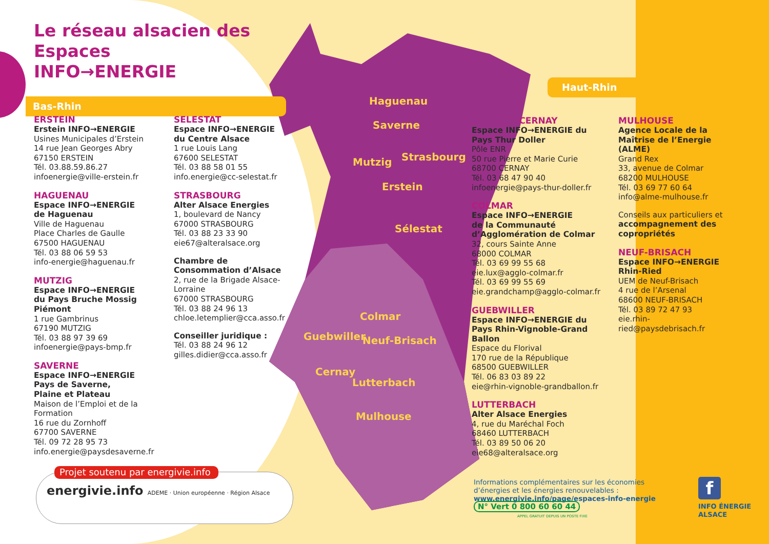Haguenau
Saverne
Mutzig Strasbourg
Erstein
Sélestat
Colmar
Guebwiller Neuf-Brisach
Cernay
Lutterbach
Mulhouse
Le réseau alsacien des Espaces
INFO→ENERGIE
Bas-Rhin
Haut-Rhin
ERSTEIN
Erstein INFO→ENERGIE
Usines Municipales d’Erstein
14 rue Jean Georges Abry
67150 ERSTEIN
Tél. 03.88.59.86.27
infoenergie@ville-erstein.fr
HAGUENAU
Espace INFO→ENERGIE
de Haguenau
Ville de Haguenau
Place Charles de Gaulle
67500 HAGUENAU
Tél. 03 88 06 59 53
info-energie@haguenau.fr
MUTZIG
Espace INFO→ENERGIE
du Pays Bruche Mossig
Piémont
1 rue Gambrinus
67190 MUTZIG
Tél. 03 88 97 39 69
infoenergie@pays-bmp.fr
SAVERNE
Espace INFO→ENERGIE
Pays de Saverne,
Plaine et Plateau
Maison de l’Emploi et de la Formation
16 rue du Zornhoff
67700 SAVERNE
Tél. 09 72 28 95 73
info.energie@paysdesaverne.fr
SELESTAT
Espace INFO→ENERGIE
du Centre Alsace
1 rue Louis Lang
67600 SELESTAT
Tél. 03 88 58 01 55
info.energie@cc-selestat.fr
STRASBOURG
Alter Alsace Energies
1, boulevard de Nancy
67000 STRASBOURG
Tél. 03 88 23 33 90
eie67@alteralsace.org
Chambre de Consommation d’Alsace
2, rue de la Brigade Alsace-Lorraine
67000 STRASBOURG
Tél. 03 88 24 96 13
chloe.letemplier@cca.asso.fr
Conseiller juridique :
Tél. 03 88 24 96 12
gilles.didier@cca.asso.fr
CERNAY
Espace INFO→ENERGIE du Pays Thur Doller
Pôle ENR
50 rue Pierre et Marie Curie
68700 CERNAY
Tél. 03 68 47 90 40
infoenergie@pays-thur-doller.fr
COLMAR
Espace INFO→ENERGIE
de la Communauté
d’Agglomération de Colmar
32, cours Sainte Anne
68000 COLMAR
Tél. 03 69 99 55 68
eie.lux@agglo-colmar.fr
Tél. 03 69 99 55 69
eie.grandchamp@agglo-colmar.fr
GUEBWILLER
Espace INFO→ENERGIE du Pays Rhin-Vignoble-Grand Ballon
Espace du Florival
170 rue de la République
68500 GUEBWILLER
Tél. 06 83 03 89 22
eie@rhin-vignoble-grandballon.fr
LUTTERBACH
Alter Alsace Energies
4, rue du Maréchal Foch
68460 LUTTERBACH
Tél. 03 89 50 06 20
eie68@alteralsace.org
MULHOUSE
Agence Locale de la Maîtrise de l’Energie (ALME)
Grand Rex
33, avenue de Colmar
68200 MULHOUSE
Tél. 03 69 77 60 64
info@alme-mulhouse.fr
Conseils aux particuliers et accompagnement des copropriétés
NEUF-BRISACH
Espace INFO→ENERGIE
Rhin-Ried
UEM de Neuf-Brisach
4 rue de l’Arsenal
68600 NEUF-BRISACH
Tél. 03 89 72 47 93
eie.rhin-ried@paysdebrisach.fr
Projet soutenu par energivie.info
energivie.info ADEME · Union européenne · Région Alsace
Informations complémentaires sur les économies d’énergies et les énergies renouvelables :
www.energivie.info/page/espaces-info-energie
N° Vert 0 800 60 60 44
APPEL GRATUIT DEPUIS UN POSTE FIXE
f
INFO ÉNERGIE
ALSACE